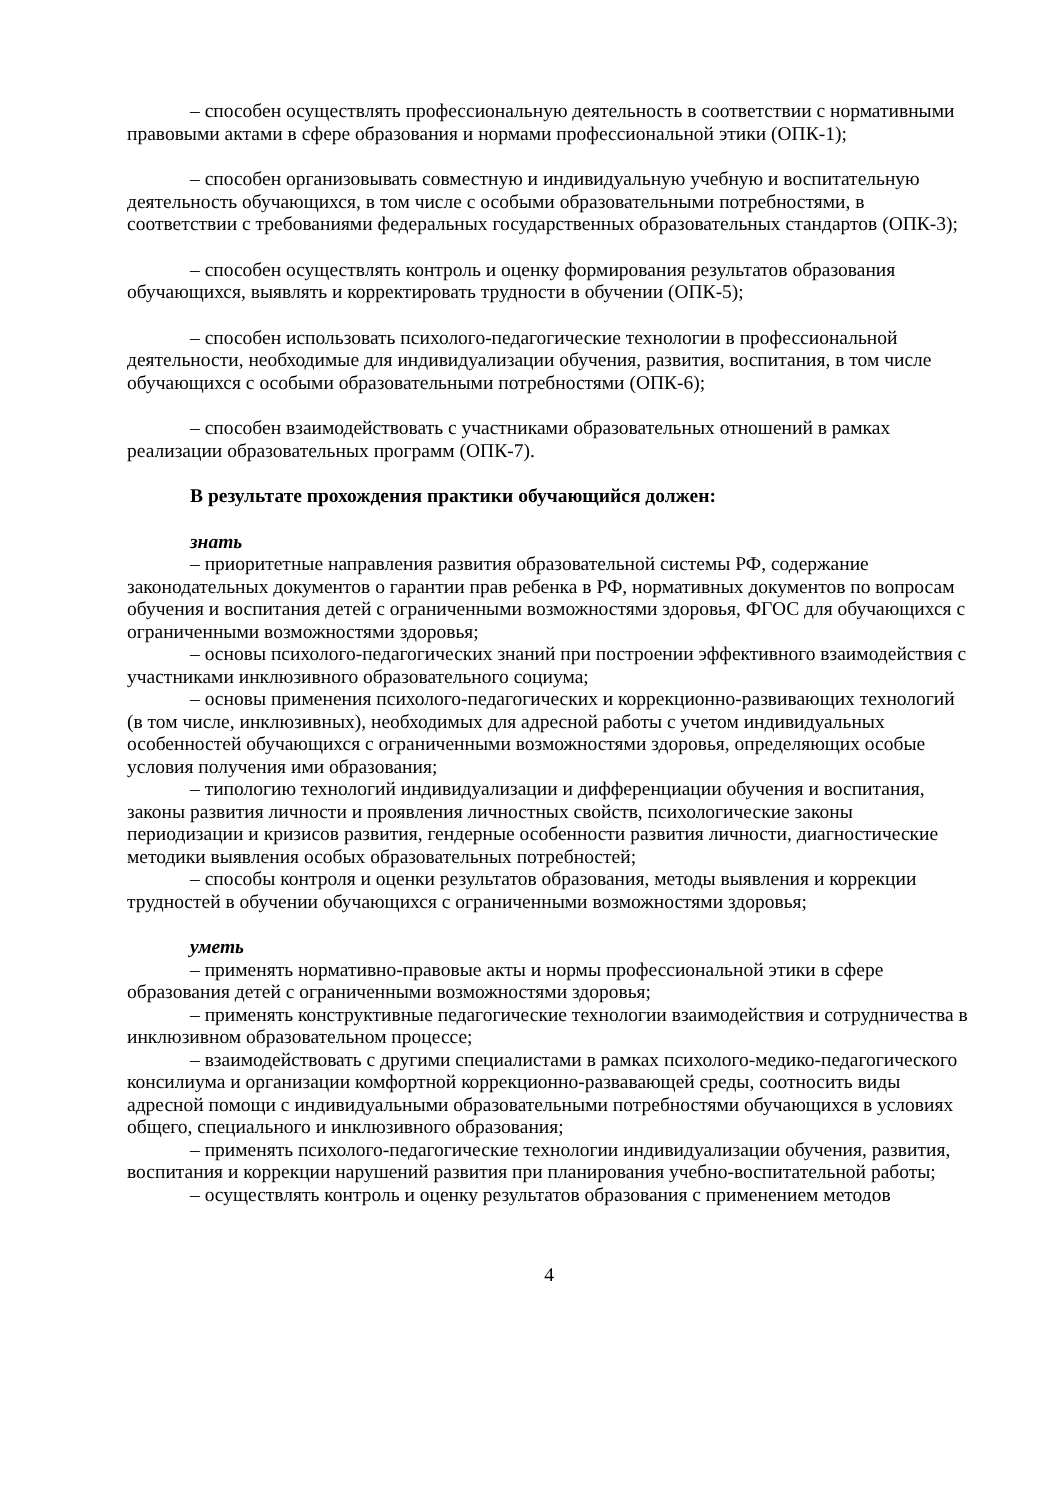– способен осуществлять профессиональную деятельность в соответствии с нормативными правовыми актами в сфере образования и нормами профессиональной этики (ОПК-1);
– способен организовывать совместную и индивидуальную учебную и воспитательную деятельность обучающихся, в том числе с особыми образовательными потребностями, в соответствии с требованиями федеральных государственных образовательных стандартов (ОПК-3);
– способен осуществлять контроль и оценку формирования результатов образования обучающихся, выявлять и корректировать трудности в обучении (ОПК-5);
– способен использовать психолого-педагогические технологии в профессиональной деятельности, необходимые для индивидуализации обучения, развития, воспитания, в том числе обучающихся с особыми образовательными потребностями (ОПК-6);
– способен взаимодействовать с участниками образовательных отношений в рамках реализации образовательных программ (ОПК-7).
В результате прохождения практики обучающийся должен:
знать
– приоритетные направления развития образовательной системы РФ, содержание законодательных документов о гарантии прав ребенка в РФ, нормативных документов по вопросам обучения и воспитания детей с ограниченными возможностями здоровья, ФГОС для обучающихся с ограниченными возможностями здоровья;
– основы психолого-педагогических знаний при построении эффективного взаимодействия с участниками инклюзивного образовательного социума;
– основы применения психолого-педагогических и коррекционно-развивающих технологий (в том числе, инклюзивных), необходимых для адресной работы с учетом индивидуальных особенностей обучающихся с ограниченными возможностями здоровья, определяющих особые условия получения ими образования;
– типологию технологий индивидуализации и дифференциации обучения и воспитания, законы развития личности и проявления личностных свойств, психологические законы периодизации и кризисов развития, гендерные особенности развития личности, диагностические методики выявления особых образовательных потребностей;
– способы контроля и оценки результатов образования, методы выявления и коррекции трудностей в обучении обучающихся с ограниченными возможностями здоровья;
уметь
– применять нормативно-правовые акты и нормы профессиональной этики в сфере образования детей с ограниченными возможностями здоровья;
– применять конструктивные педагогические технологии взаимодействия и сотрудничества в инклюзивном образовательном процессе;
– взаимодействовать с другими специалистами в рамках психолого-медико-педагогического консилиума и организации комфортной коррекционно-развавающей среды, соотносить виды адресной помощи с индивидуальными образовательными потребностями обучающихся в условиях общего, специального и инклюзивного образования;
– применять психолого-педагогические технологии индивидуализации обучения, развития, воспитания и коррекции нарушений развития при планирования учебно-воспитательной работы;
– осуществлять контроль и оценку результатов образования с применением методов
4